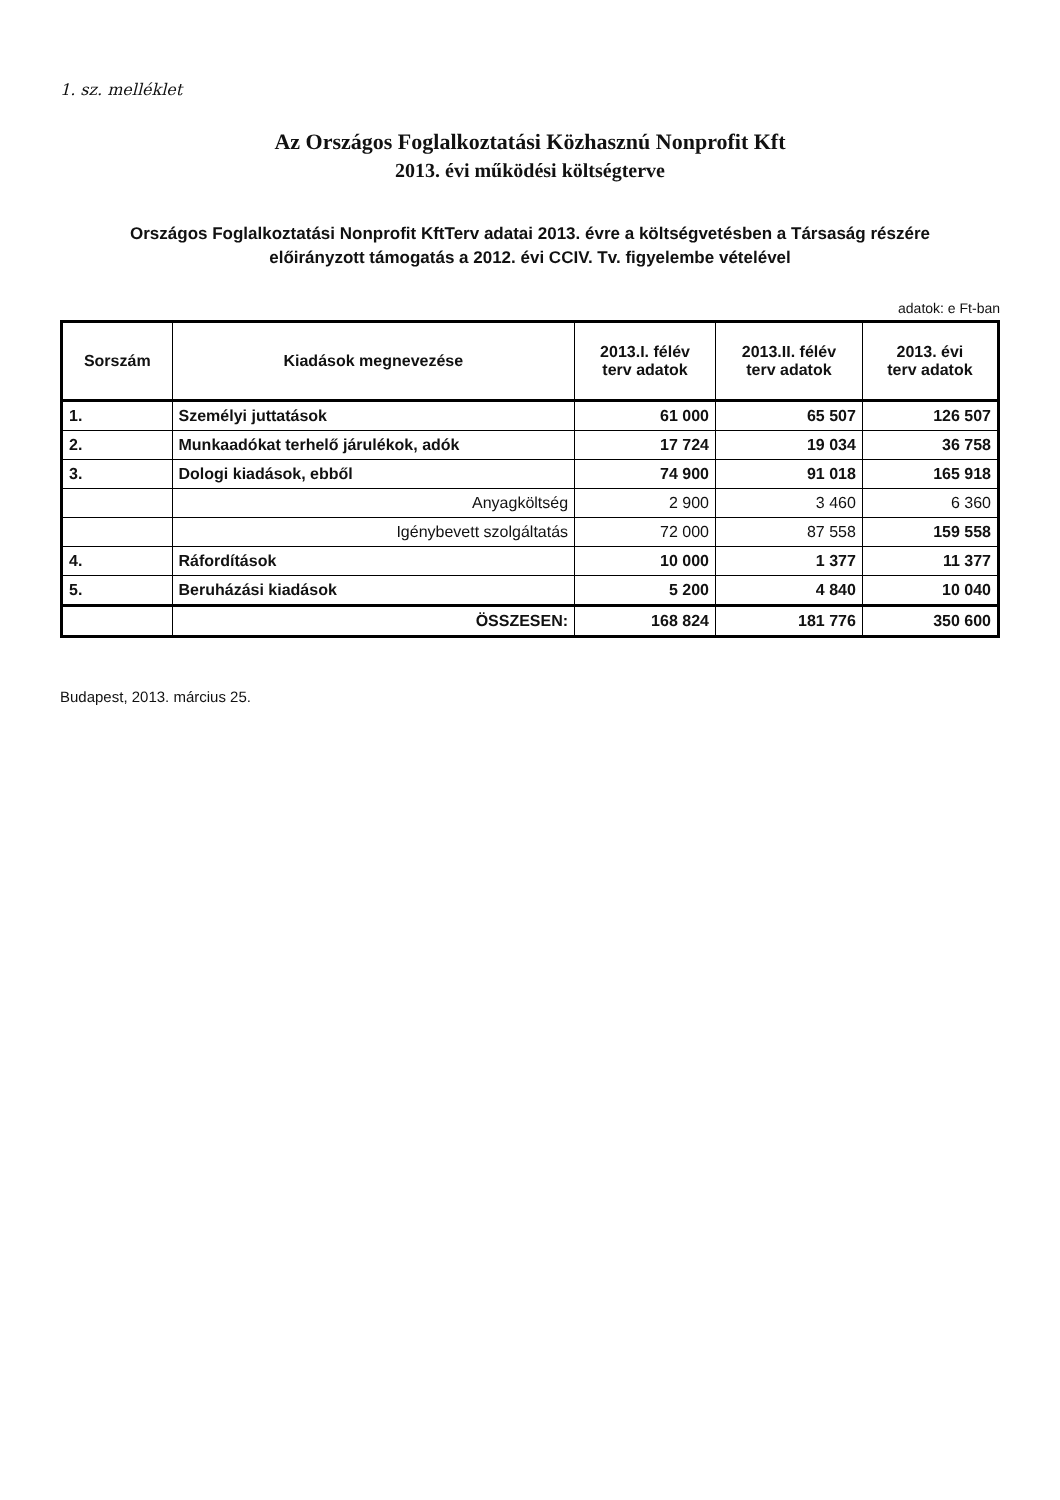1. sz. melléklet
Az Országos Foglalkoztatási Közhasznú Nonprofit Kft
2013. évi működési költségterve
Országos Foglalkoztatási Nonprofit KftTerv adatai 2013. évre a költségvetésben a Társaság részére
előirányzott támogatás a 2012. évi CCIV. Tv. figyelembe vételével
adatok: e Ft-ban
| Sorszám | Kiadások megnevezése | 2013.I. félév terv adatok | 2013.II. félév terv adatok | 2013. évi terv adatok |
| --- | --- | --- | --- | --- |
| 1. | Személyi juttatások | 61 000 | 65 507 | 126 507 |
| 2. | Munkaadókat terhelő járulékok, adók | 17 724 | 19 034 | 36 758 |
| 3. | Dologi kiadások, ebből | 74 900 | 91 018 | 165 918 |
| | Anyagköltség | 2 900 | 3 460 | 6 360 |
| | Igénybevett szolgáltatás | 72 000 | 87 558 | 159 558 |
| 4. | Ráfordítások | 10 000 | 1 377 | 11 377 |
| 5. | Beruházási kiadások | 5 200 | 4 840 | 10 040 |
| | ÖSSZESEN: | 168 824 | 181 776 | 350 600 |
Budapest, 2013. március 25.